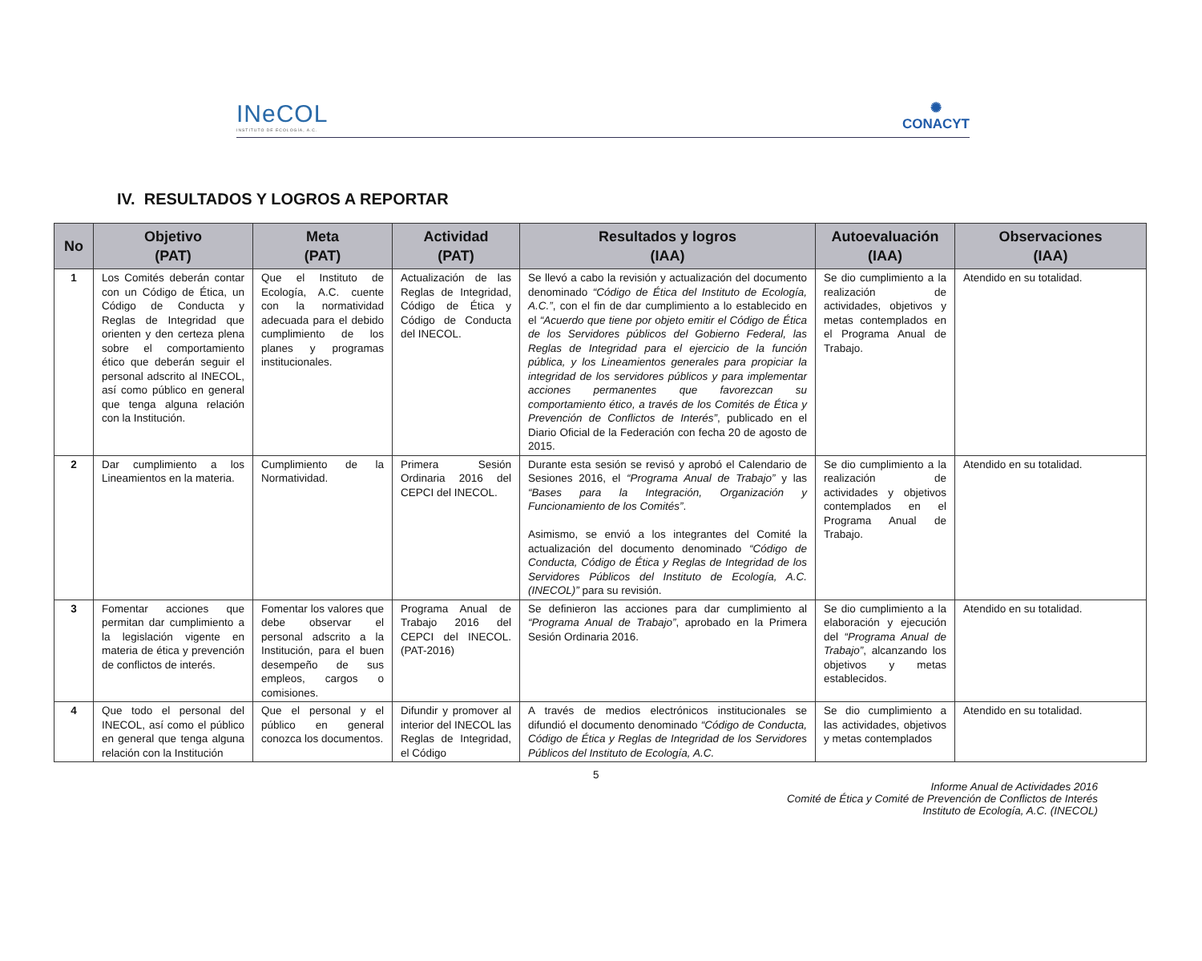INeCOL
INSTITUTO DE ECOLOGÍA, A.C.
✺
CONACYT
IV. RESULTADOS Y LOGROS A REPORTAR
| No | Objetivo (PAT) | Meta (PAT) | Actividad (PAT) | Resultados y logros (IAA) | Autoevaluación (IAA) | Observaciones (IAA) |
| --- | --- | --- | --- | --- | --- | --- |
| 1 | Los Comités deberán contar con un Código de Ética, un Código de Conducta y Reglas de Integridad que orienten y den certeza plena sobre el comportamiento ético que deberán seguir el personal adscrito al INECOL, así como público en general que tenga alguna relación con la Institución. | Que el Instituto de Ecología, A.C. cuente con la normatividad adecuada para el debido cumplimiento de los planes y programas institucionales. | Actualización de las Reglas de Integridad, Código de Ética y Código de Conducta del INECOL. | Se llevó a cabo la revisión y actualización del documento denominado “Código de Ética del Instituto de Ecología, A.C.” , con el fin de dar cumplimiento a lo establecido en el “Acuerdo que tiene por objeto emitir el Código de Ética de los Servidores públicos del Gobierno Federal, las Reglas de Integridad para el ejercicio de la función pública, y los Lineamientos generales para propiciar la integridad de los servidores públicos y para implementar acciones permanentes que favorezcan su comportamiento ético, a través de los Comités de Ética y Prevención de Conflictos de Interés” , publicado en el Diario Oficial de la Federación con fecha 20 de agosto de 2015. | Se dio cumplimiento a la realización de actividades, objetivos y metas contemplados en el Programa Anual de Trabajo. | Atendido en su totalidad. |
| 2 | Dar cumplimiento a los Lineamientos en la materia. | Cumplimiento de la Normatividad. | Primera Sesión Ordinaria 2016 del CEPCI del INECOL. | Durante esta sesión se revisó y aprobó el Calendario de Sesiones 2016, el “Programa Anual de Trabajo” y las “Bases para la Integración, Organización y Funcionamiento de los Comités” . Asimismo, se envió a los integrantes del Comité la actualización del documento denominado “Código de Conducta, Código de Ética y Reglas de Integridad de los Servidores Públicos del Instituto de Ecología, A.C. (INECOL)” para su revisión. | Se dio cumplimiento a la realización de actividades y objetivos contemplados en el Programa Anual de Trabajo. | Atendido en su totalidad. |
| 3 | Fomentar acciones que permitan dar cumplimiento a la legislación vigente en materia de ética y prevención de conflictos de interés. | Fomentar los valores que debe observar el personal adscrito a la Institución, para el buen desempeño de sus empleos, cargos o comisiones. | Programa Anual de Trabajo 2016 del CEPCI del INECOL. (PAT-2016) | Se definieron las acciones para dar cumplimiento al “Programa Anual de Trabajo” , aprobado en la Primera Sesión Ordinaria 2016. | Se dio cumplimiento a la elaboración y ejecución del “Programa Anual de Trabajo” , alcanzando los objetivos y metas establecidos. | Atendido en su totalidad. |
| 4 | Que todo el personal del INECOL, así como el público en general que tenga alguna relación con la Institución | Que el personal y el público en general conozca los documentos. | Difundir y promover al interior del INECOL las Reglas de Integridad, el Código | A través de medios electrónicos institucionales se difundió el documento denominado “Código de Conducta, Código de Ética y Reglas de Integridad de los Servidores Públicos del Instituto de Ecología, A.C. | Se dio cumplimiento a las actividades, objetivos y metas contemplados | Atendido en su totalidad. |
5
Informe Anual de Actividades 2016
Comité de Ética y Comité de Prevención de Conflictos de Interés
Instituto de Ecología, A.C. (INECOL)